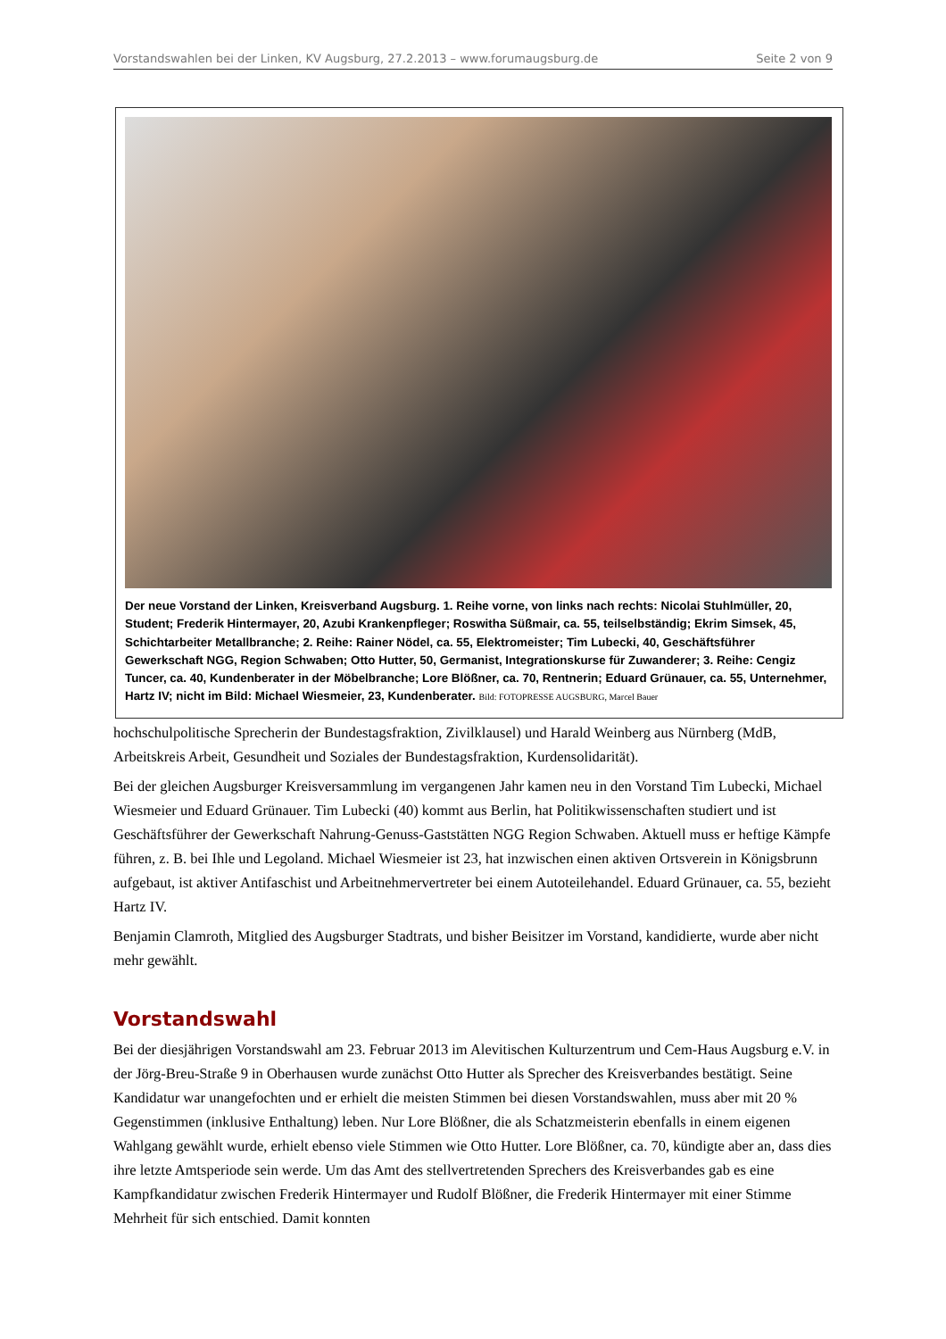Vorstandswahlen bei der Linken, KV Augsburg, 27.2.2013 – www.forumaugsburg.de Seite 2 von 9
Der neue Vorstand der Linken, Kreisverband Augsburg. 1. Reihe vorne, von links nach rechts: Nicolai Stuhlmüller, 20, Student; Frederik Hintermayer, 20, Azubi Krankenpfleger; Roswitha Süßmair, ca. 55, teilselbständig; Ekrim Simsek, 45, Schichtarbeiter Metallbranche; 2. Reihe: Rainer Nödel, ca. 55, Elektromeister; Tim Lubecki, 40, Geschäftsführer Gewerkschaft NGG, Region Schwaben; Otto Hutter, 50, Germanist, Integrationskurse für Zuwanderer; 3. Reihe: Cengiz Tuncer, ca. 40, Kundenberater in der Möbelbranche; Lore Blößner, ca. 70, Rentnerin; Eduard Grünauer, ca. 55, Unternehmer, Hartz IV; nicht im Bild: Michael Wiesmeier, 23, Kundenberater. Bild: FOTOPRESSE AUGSBURG, Marcel Bauer
hochschulpolitische Sprecherin der Bundestagsfraktion, Zivilklausel) und Harald Weinberg aus Nürnberg (MdB, Arbeitskreis Arbeit, Gesundheit und Soziales der Bundestagsfraktion, Kurdensolidarität).
Bei der gleichen Augsburger Kreisversammlung im vergangenen Jahr kamen neu in den Vorstand Tim Lubecki, Michael Wiesmeier und Eduard Grünauer. Tim Lubecki (40) kommt aus Berlin, hat Politikwissenschaften studiert und ist Geschäftsführer der Gewerkschaft Nahrung-Genuss-Gaststätten NGG Region Schwaben. Aktuell muss er heftige Kämpfe führen, z. B. bei Ihle und Legoland. Michael Wiesmeier ist 23, hat inzwischen einen aktiven Ortsverein in Königsbrunn aufgebaut, ist aktiver Antifaschist und Arbeitnehmervertreter bei einem Autoteilehandel. Eduard Grünauer, ca. 55, bezieht Hartz IV.
Benjamin Clamroth, Mitglied des Augsburger Stadtrats, und bisher Beisitzer im Vorstand, kandidierte, wurde aber nicht mehr gewählt.
Vorstandswahl
Bei der diesjährigen Vorstandswahl am 23. Februar 2013 im Alevitischen Kulturzentrum und Cem-Haus Augsburg e.V. in der Jörg-Breu-Straße 9 in Oberhausen wurde zunächst Otto Hutter als Sprecher des Kreisverbandes bestätigt. Seine Kandidatur war unangefochten und er erhielt die meisten Stimmen bei diesen Vorstandswahlen, muss aber mit 20 % Gegenstimmen (inklusive Enthaltung) leben. Nur Lore Blößner, die als Schatzmeisterin ebenfalls in einem eigenen Wahlgang gewählt wurde, erhielt ebenso viele Stimmen wie Otto Hutter. Lore Blößner, ca. 70, kündigte aber an, dass dies ihre letzte Amtsperiode sein werde. Um das Amt des stellvertretenden Sprechers des Kreisverbandes gab es eine Kampfkandidatur zwischen Frederik Hintermayer und Rudolf Blößner, die Frederik Hintermayer mit einer Stimme Mehrheit für sich entschied. Damit konnten